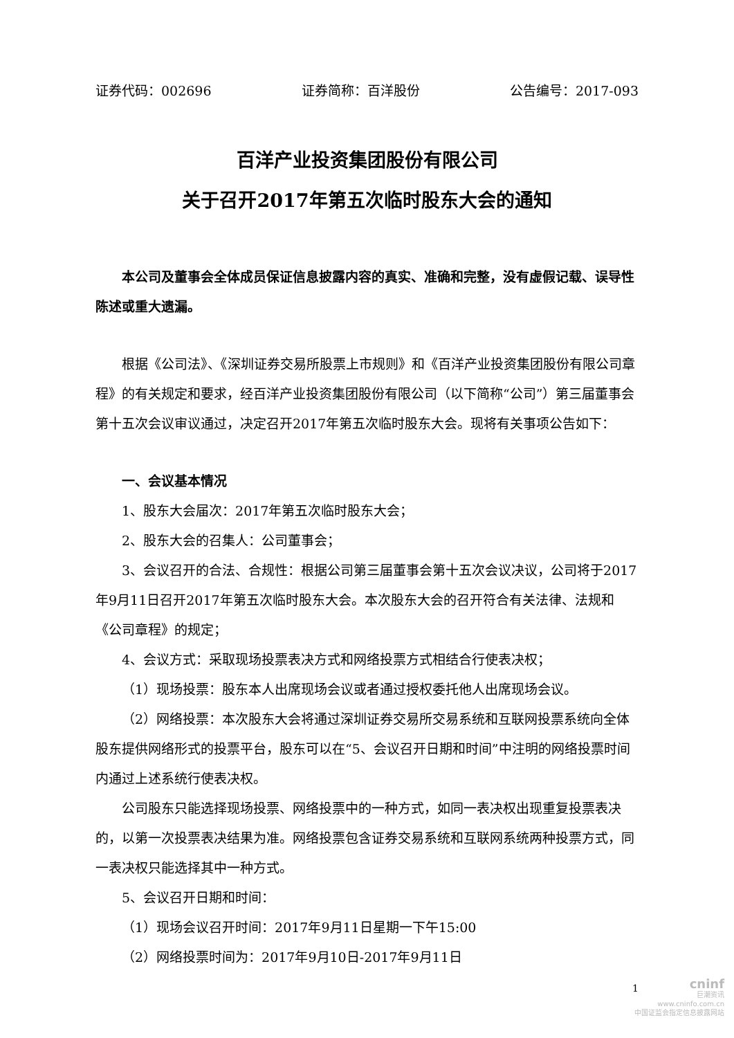证券代码：002696 证券简称：百洋股份 公告编号：2017-093
百洋产业投资集团股份有限公司
关于召开2017年第五次临时股东大会的通知
本公司及董事会全体成员保证信息披露内容的真实、准确和完整，没有虚假记载、误导性陈述或重大遗漏。
根据《公司法》、《深圳证券交易所股票上市规则》和《百洋产业投资集团股份有限公司章程》的有关规定和要求，经百洋产业投资集团股份有限公司（以下简称“公司”）第三届董事会第十五次会议审议通过，决定召开2017年第五次临时股东大会。现将有关事项公告如下：
一、会议基本情况
1、股东大会届次：2017年第五次临时股东大会；
2、股东大会的召集人：公司董事会；
3、会议召开的合法、合规性：根据公司第三届董事会第十五次会议决议，公司将于2017年9月11日召开2017年第五次临时股东大会。本次股东大会的召开符合有关法律、法规和《公司章程》的规定；
4、会议方式：采取现场投票表决方式和网络投票方式相结合行使表决权；
（1）现场投票：股东本人出席现场会议或者通过授权委托他人出席现场会议。
（2）网络投票：本次股东大会将通过深圳证券交易所交易系统和互联网投票系统向全体股东提供网络形式的投票平台，股东可以在“5、会议召开日期和时间”中注明的网络投票时间内通过上述系统行使表决权。
公司股东只能选择现场投票、网络投票中的一种方式，如同一表决权出现重复投票表决的，以第一次投票表决结果为准。网络投票包含证券交易系统和互联网系统两种投票方式，同一表决权只能选择其中一种方式。
5、会议召开日期和时间：
（1）现场会议召开时间：2017年9月11日星期一下午15:00
（2）网络投票时间为：2017年9月10日-2017年9月11日
1
cninf
巨潮资讯
www.cninfo.com.cn
中国证监会指定信息披露网站